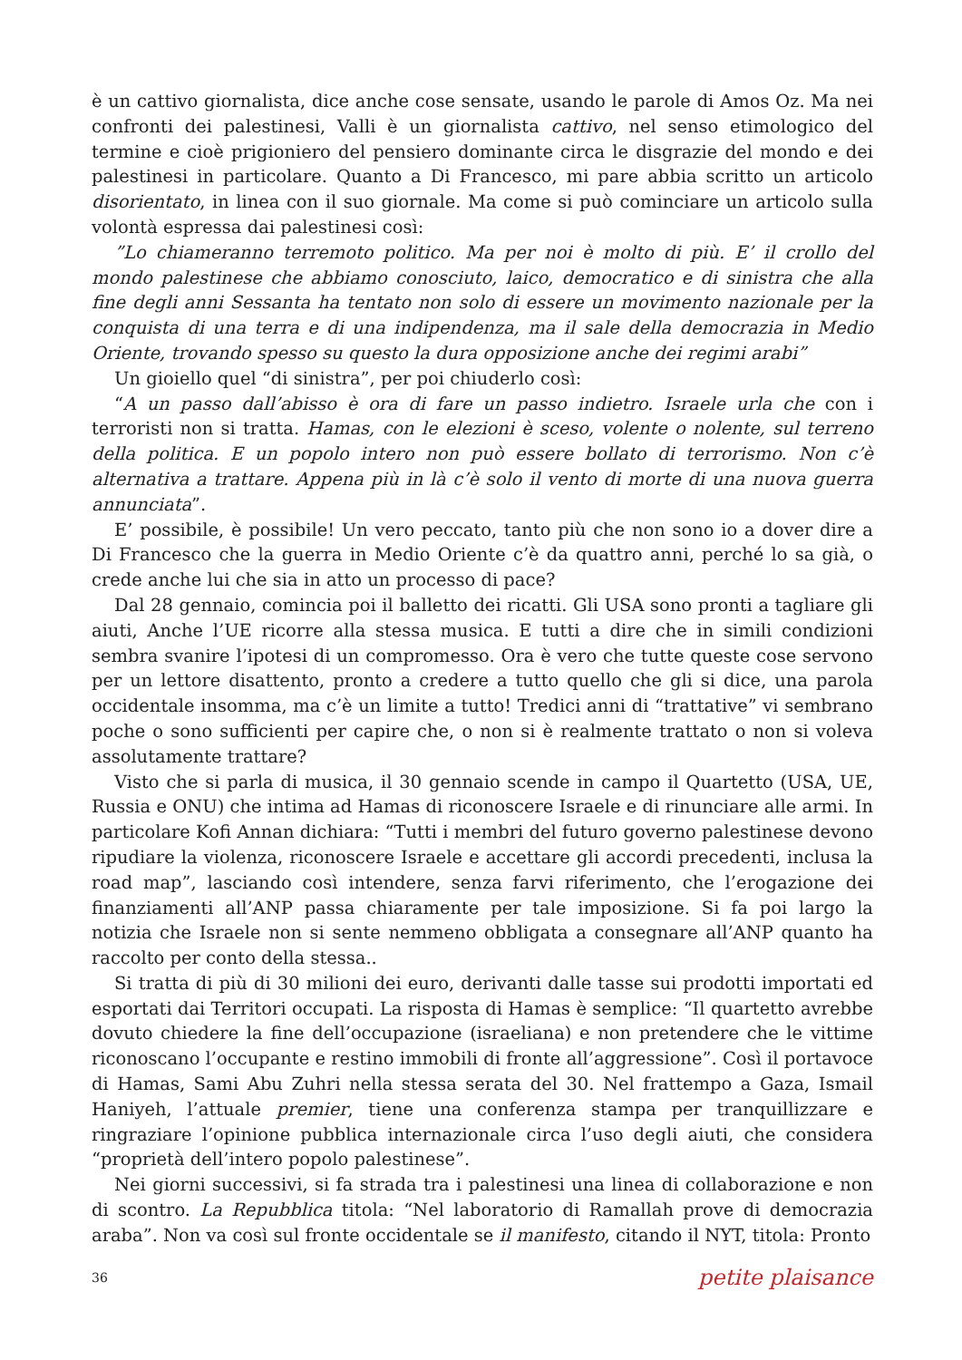è un cattivo giornalista, dice anche cose sensate, usando le parole di Amos Oz. Ma nei confronti dei palestinesi, Valli è un giornalista cattivo, nel senso etimologico del termine e cioè prigioniero del pensiero dominante circa le disgrazie del mondo e dei palestinesi in particolare. Quanto a Di Francesco, mi pare abbia scritto un articolo disorientato, in linea con il suo giornale. Ma come si può cominciare un articolo sulla volontà espressa dai palestinesi così:
”Lo chiameranno terremoto politico. Ma per noi è molto di più. E’ il crollo del mondo palestinese che abbiamo conosciuto, laico, democratico e di sinistra che alla fine degli anni Sessanta ha tentato non solo di essere un movimento nazionale per la conquista di una terra e di una indipendenza, ma il sale della democrazia in Medio Oriente, trovando spesso su questo la dura opposizione anche dei regimi arabi”
Un gioiello quel “di sinistra”, per poi chiuderlo così:
“A un passo dall’abisso è ora di fare un passo indietro. Israele urla che con i terroristi non si tratta. Hamas, con le elezioni è sceso, volente o nolente, sul terreno della politica. E un popolo intero non può essere bollato di terrorismo. Non c’è alternativa a trattare. Appena più in là c’è solo il vento di morte di una nuova guerra annunciata”.
E’ possibile, è possibile! Un vero peccato, tanto più che non sono io a dover dire a Di Francesco che la guerra in Medio Oriente c’è da quattro anni, perché lo sa già, o crede anche lui che sia in atto un processo di pace?
Dal 28 gennaio, comincia poi il balletto dei ricatti. Gli USA sono pronti a tagliare gli aiuti, Anche l’UE ricorre alla stessa musica. E tutti a dire che in simili condizioni sembra svanire l’ipotesi di un compromesso. Ora è vero che tutte queste cose servono per un lettore disattento, pronto a credere a tutto quello che gli si dice, una parola occidentale insomma, ma c’è un limite a tutto! Tredici anni di “trattative” vi sembrano poche o sono sufficienti per capire che, o non si è realmente trattato o non si voleva assolutamente trattare?
Visto che si parla di musica, il 30 gennaio scende in campo il Quartetto (USA, UE, Russia e ONU) che intima ad Hamas di riconoscere Israele e di rinunciare alle armi. In particolare Kofi Annan dichiara: “Tutti i membri del futuro governo palestinese devono ripudiare la violenza, riconoscere Israele e accettare gli accordi precedenti, inclusa la road map”, lasciando così intendere, senza farvi riferimento, che l’erogazione dei finanziamenti all’ANP passa chiaramente per tale imposizione. Si fa poi largo la notizia che Israele non si sente nemmeno obbligata a consegnare all’ANP quanto ha raccolto per conto della stessa..
Si tratta di più di 30 milioni dei euro, derivanti dalle tasse sui prodotti importati ed esportati dai Territori occupati. La risposta di Hamas è semplice: “Il quartetto avrebbe dovuto chiedere la fine dell’occupazione (israeliana) e non pretendere che le vittime riconoscano l’occupante e restino immobili di fronte all’aggressione”. Così il portavoce di Hamas, Sami Abu Zuhri nella stessa serata del 30. Nel frattempo a Gaza, Ismail Haniyeh, l’attuale premier, tiene una conferenza stampa per tranquillizzare e ringraziare l’opinione pubblica internazionale circa l’uso degli aiuti, che considera “proprietà dell’intero popolo palestinese”.
Nei giorni successivi, si fa strada tra i palestinesi una linea di collaborazione e non di scontro. La Repubblica titola: “Nel laboratorio di Ramallah prove di democrazia araba”. Non va così sul fronte occidentale se il manifesto, citando il NYT, titola: Pronto
36 petite plaisance